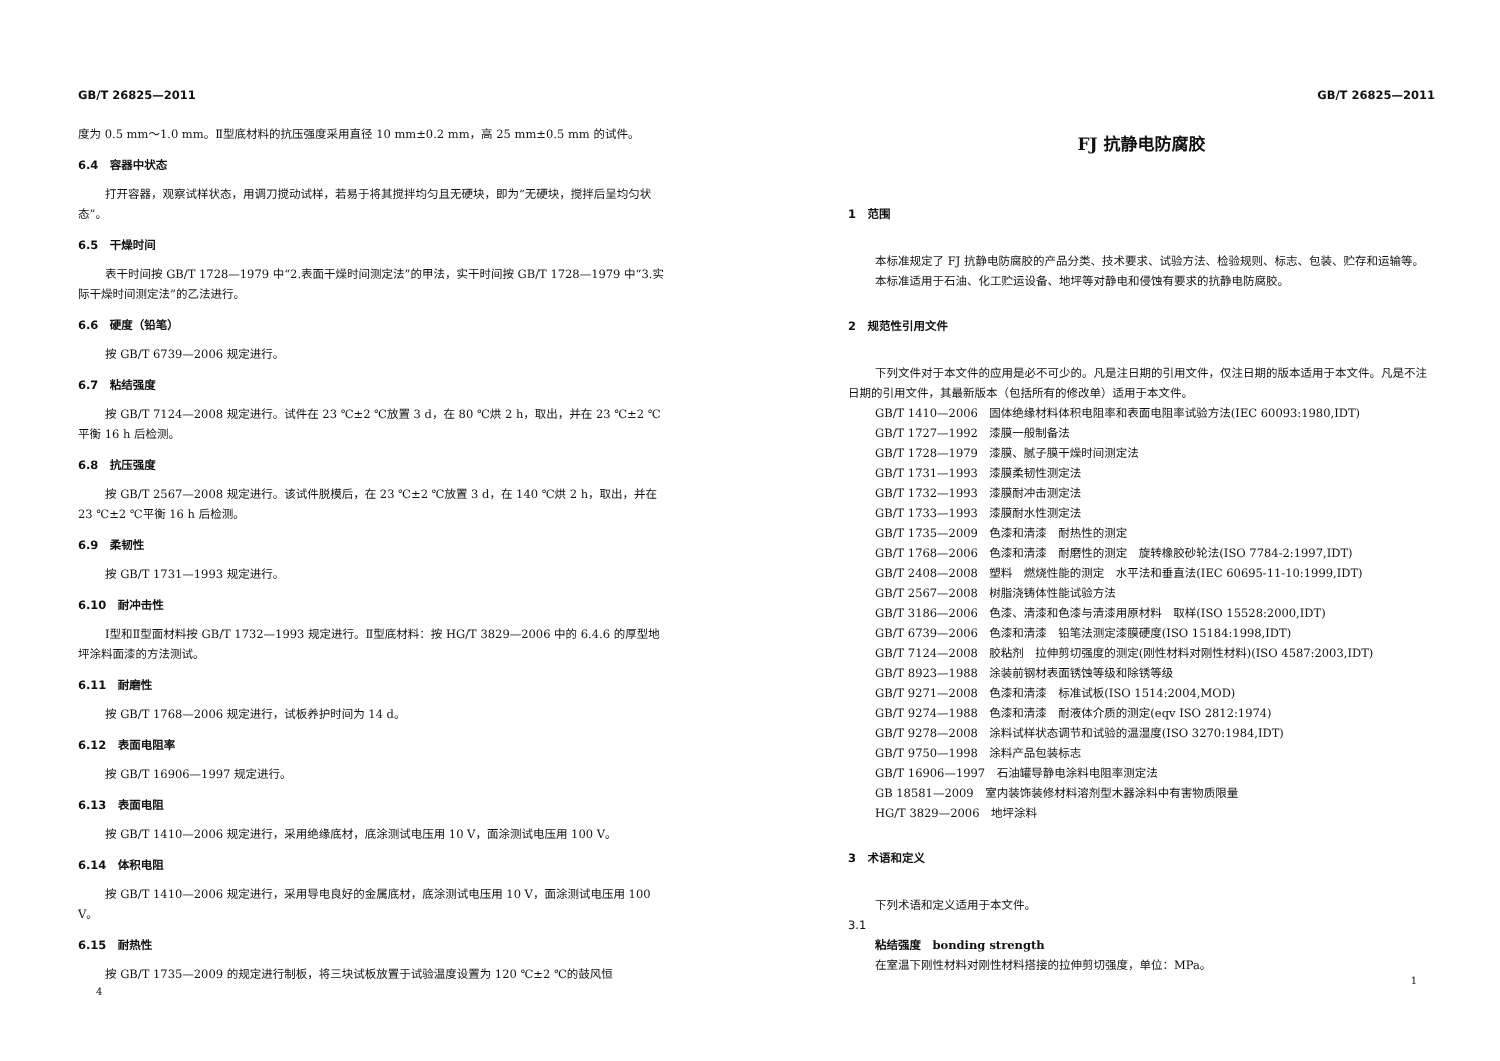GB/T 26825—2011
度为 0.5 mm～1.0 mm。Ⅱ型底材料的抗压强度采用直径 10 mm±0.2 mm，高 25 mm±0.5 mm 的试件。
6.4　容器中状态
打开容器，观察试样状态，用调刀搅动试样，若易于将其搅拌均匀且无硬块，即为“无硬块，搅拌后呈均匀状态”。
6.5　干燥时间
表干时间按 GB/T 1728—1979 中“2.表面干燥时间测定法”的甲法，实干时间按 GB/T 1728—1979 中“3.实际干燥时间测定法”的乙法进行。
6.6　硬度（铅笔）
按 GB/T 6739—2006 规定进行。
6.7　粘结强度
按 GB/T 7124—2008 规定进行。试件在 23 ℃±2 ℃放置 3 d，在 80 ℃烘 2 h，取出，并在 23 ℃±2 ℃平衡 16 h 后检测。
6.8　抗压强度
按 GB/T 2567—2008 规定进行。该试件脱模后，在 23 ℃±2 ℃放置 3 d，在 140 ℃烘 2 h，取出，并在 23 ℃±2 ℃平衡 16 h 后检测。
6.9　柔韧性
按 GB/T 1731—1993 规定进行。
6.10　耐冲击性
Ⅰ型和Ⅱ型面材料按 GB/T 1732—1993 规定进行。Ⅱ型底材料：按 HG/T 3829—2006 中的 6.4.6 的厚型地坪涂料面漆的方法测试。
6.11　耐磨性
按 GB/T 1768—2006 规定进行，试板养护时间为 14 d。
6.12　表面电阻率
按 GB/T 16906—1997 规定进行。
6.13　表面电阻
按 GB/T 1410—2006 规定进行，采用绝缘底材，底涂测试电压用 10 V，面涂测试电压用 100 V。
6.14　体积电阻
按 GB/T 1410—2006 规定进行，采用导电良好的金属底材，底涂测试电压用 10 V，面涂测试电压用 100 V。
6.15　耐热性
按 GB/T 1735—2009 的规定进行制板，将三块试板放置于试验温度设置为 120 ℃±2 ℃的鼓风恒
4
GB/T 26825—2011
FJ 抗静电防腐胶
1　范围
本标准规定了 FJ 抗静电防腐胶的产品分类、技术要求、试验方法、检验规则、标志、包装、贮存和运输等。
本标准适用于石油、化工贮运设备、地坪等对静电和侵蚀有要求的抗静电防腐胶。
2　规范性引用文件
下列文件对于本文件的应用是必不可少的。凡是注日期的引用文件，仅注日期的版本适用于本文件。凡是不注日期的引用文件，其最新版本（包括所有的修改单）适用于本文件。
GB/T 1410—2006　固体绝缘材料体积电阻率和表面电阻率试验方法(IEC 60093:1980,IDT)
GB/T 1727—1992　漆膜一般制备法
GB/T 1728—1979　漆膜、腻子膜干燥时间测定法
GB/T 1731—1993　漆膜柔韧性测定法
GB/T 1732—1993　漆膜耐冲击测定法
GB/T 1733—1993　漆膜耐水性测定法
GB/T 1735—2009　色漆和清漆　耐热性的测定
GB/T 1768—2006　色漆和清漆　耐磨性的测定　旋转橡胶砂轮法(ISO 7784-2:1997,IDT)
GB/T 2408—2008　塑料　燃烧性能的测定　水平法和垂直法(IEC 60695-11-10:1999,IDT)
GB/T 2567—2008　树脂浇铸体性能试验方法
GB/T 3186—2006　色漆、清漆和色漆与清漆用原材料　取样(ISO 15528:2000,IDT)
GB/T 6739—2006　色漆和清漆　铅笔法测定漆膜硬度(ISO 15184:1998,IDT)
GB/T 7124—2008　胶粘剂　拉伸剪切强度的测定(刚性材料对刚性材料)(ISO 4587:2003,IDT)
GB/T 8923—1988　涂装前钢材表面锈蚀等级和除锈等级
GB/T 9271—2008　色漆和清漆　标准试板(ISO 1514:2004,MOD)
GB/T 9274—1988　色漆和清漆　耐液体介质的测定(eqv ISO 2812:1974)
GB/T 9278—2008　涂料试样状态调节和试验的温湿度(ISO 3270:1984,IDT)
GB/T 9750—1998　涂料产品包装标志
GB/T 16906—1997　石油罐导静电涂料电阻率测定法
GB 18581—2009　室内装饰装修材料溶剂型木器涂料中有害物质限量
HG/T 3829—2006　地坪涂料
3　术语和定义
下列术语和定义适用于本文件。
3.1
粘结强度　bonding strength
在室温下刚性材料对刚性材料搭接的拉伸剪切强度，单位：MPa。
1